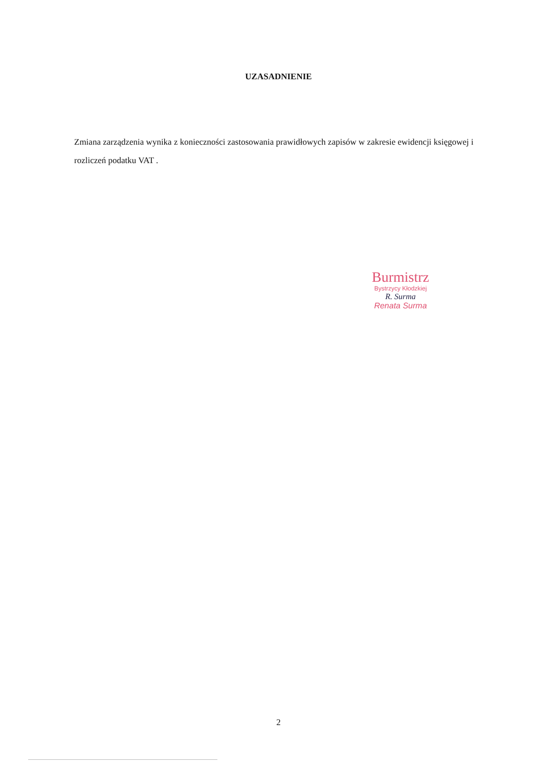UZASADNIENIE
Zmiana zarządzenia wynika z konieczności zastosowania prawidłowych zapisów w zakresie ewidencji księgowej i rozliczeń podatku VAT .
Burmistrz
Bystrzycy Kłodzkiej
R. Surma
Renata Surma
2